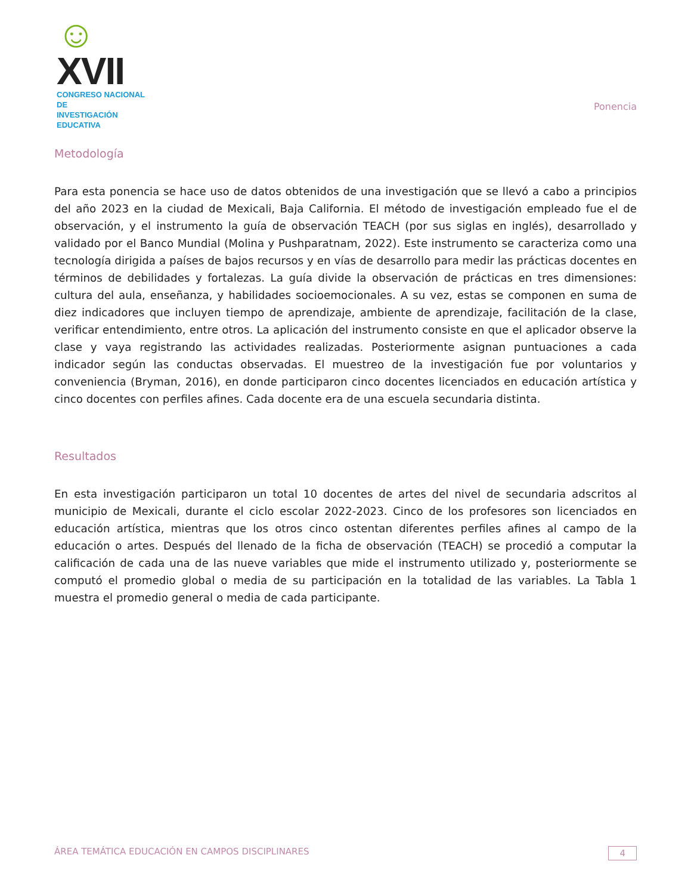☺XVII
CONGRESO NACIONAL DE
INVESTIGACIÓN EDUCATIVA
Ponencia
Metodología
Para esta ponencia se hace uso de datos obtenidos de una investigación que se llevó a cabo a principios del año 2023 en la ciudad de Mexicali, Baja California. El método de investigación empleado fue el de observación, y el instrumento la guía de observación TEACH (por sus siglas en inglés), desarrollado y validado por el Banco Mundial (Molina y Pushparatnam, 2022). Este instrumento se caracteriza como una tecnología dirigida a países de bajos recursos y en vías de desarrollo para medir las prácticas docentes en términos de debilidades y fortalezas. La guía divide la observación de prácticas en tres dimensiones: cultura del aula, enseñanza, y habilidades socioemocionales. A su vez, estas se componen en suma de diez indicadores que incluyen tiempo de aprendizaje, ambiente de aprendizaje, facilitación de la clase, verificar entendimiento, entre otros. La aplicación del instrumento consiste en que el aplicador observe la clase y vaya registrando las actividades realizadas. Posteriormente asignan puntuaciones a cada indicador según las conductas observadas. El muestreo de la investigación fue por voluntarios y conveniencia (Bryman, 2016), en donde participaron cinco docentes licenciados en educación artística y cinco docentes con perfiles afines. Cada docente era de una escuela secundaria distinta.
Resultados
En esta investigación participaron un total 10 docentes de artes del nivel de secundaria adscritos al municipio de Mexicali, durante el ciclo escolar 2022-2023. Cinco de los profesores son licenciados en educación artística, mientras que los otros cinco ostentan diferentes perfiles afines al campo de la educación o artes. Después del llenado de la ficha de observación (TEACH) se procedió a computar la calificación de cada una de las nueve variables que mide el instrumento utilizado y, posteriormente se computó el promedio global o media de su participación en la totalidad de las variables. La Tabla 1 muestra el promedio general o media de cada participante.
ÁREA TEMÁTICA EDUCACIÓN EN CAMPOS DISCIPLINARES 4